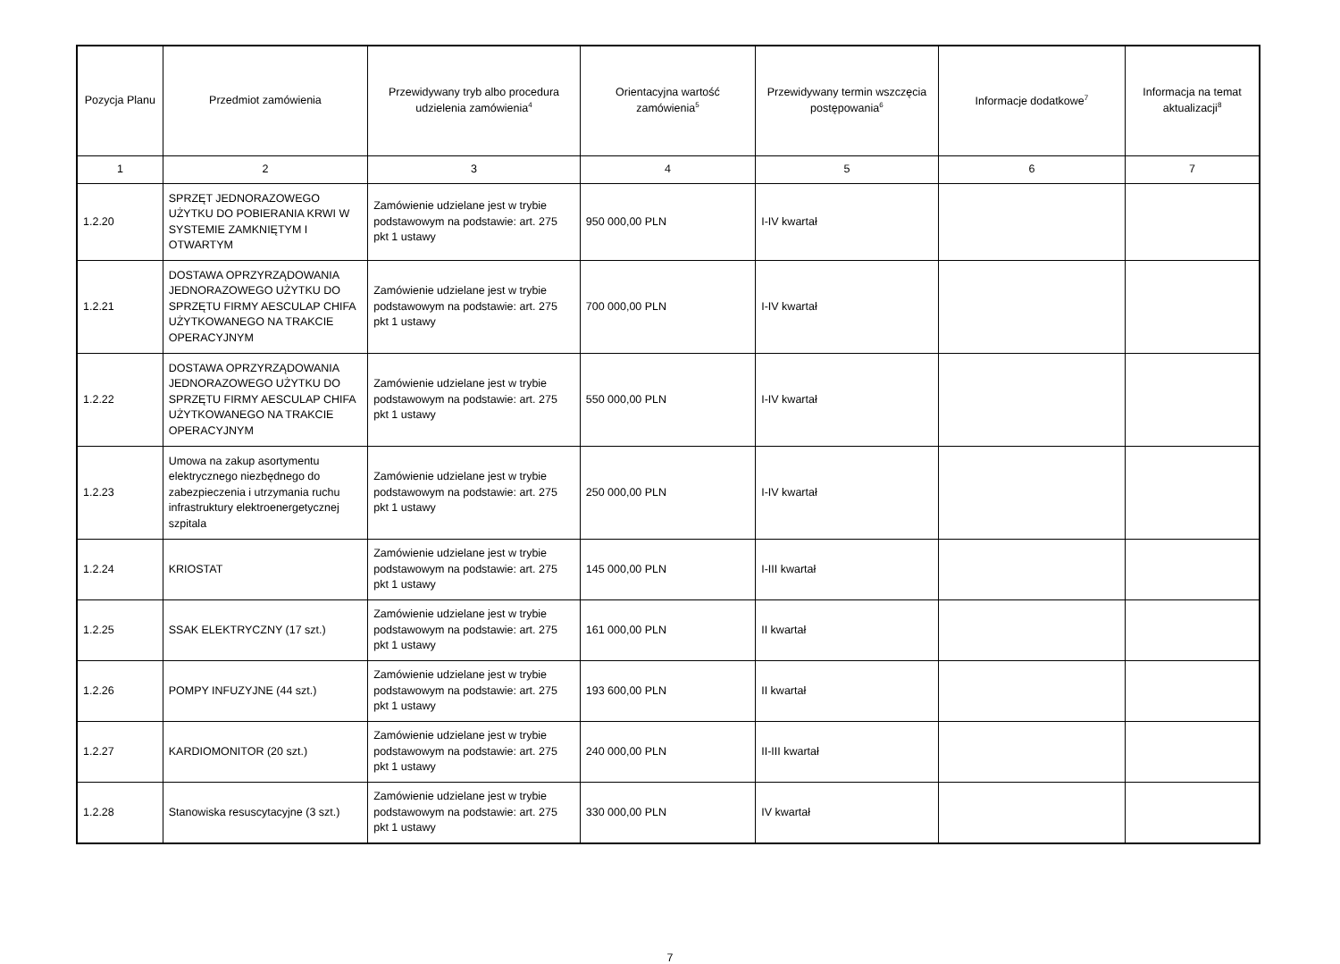| Pozycja Planu | Przedmiot zamówienia | Przewidywany tryb albo procedura udzielenia zamówienia<sup>4</sup> | Orientacyjna wartość zamówienia<sup>5</sup> | Przewidywany termin wszczęcia postępowania<sup>6</sup> | Informacje dodatkowe<sup>7</sup> | Informacja na temat aktualizacji<sup>8</sup> |
| --- | --- | --- | --- | --- | --- | --- |
| 1 | 2 | 3 | 4 | 5 | 6 | 7 |
| 1.2.20 | SPRZĘT JEDNORAZOWEGO UŻYTKU DO POBIERANIA KRWI W SYSTEMIE ZAMKNIĘTYM I OTWARTYM | Zamówienie udzielane jest w trybie podstawowym na podstawie: art. 275 pkt 1 ustawy | 950 000,00 PLN | I-IV kwartał | | |
| 1.2.21 | DOSTAWA OPRZYRZĄDOWANIA JEDNORAZOWEGO UŻYTKU DO SPRZĘTU FIRMY AESCULAP CHIFA UŻYTKOWANEGO NA TRAKCIE OPERACYJNYM | Zamówienie udzielane jest w trybie podstawowym na podstawie: art. 275 pkt 1 ustawy | 700 000,00 PLN | I-IV kwartał | | |
| 1.2.22 | DOSTAWA OPRZYRZĄDOWANIA JEDNORAZOWEGO UŻYTKU DO SPRZĘTU FIRMY AESCULAP CHIFA UŻYTKOWANEGO NA TRAKCIE OPERACYJNYM | Zamówienie udzielane jest w trybie podstawowym na podstawie: art. 275 pkt 1 ustawy | 550 000,00 PLN | I-IV kwartał | | |
| 1.2.23 | Umowa na zakup asortymentu elektrycznego niezbędnego do zabezpieczenia i utrzymania ruchu infrastruktury elektroenergetycznej szpitala | Zamówienie udzielane jest w trybie podstawowym na podstawie: art. 275 pkt 1 ustawy | 250 000,00 PLN | I-IV kwartał | | |
| 1.2.24 | KRIOSTAT | Zamówienie udzielane jest w trybie podstawowym na podstawie: art. 275 pkt 1 ustawy | 145 000,00 PLN | I-III kwartał | | |
| 1.2.25 | SSAK ELEKTRYCZNY (17 szt.) | Zamówienie udzielane jest w trybie podstawowym na podstawie: art. 275 pkt 1 ustawy | 161 000,00 PLN | II kwartał | | |
| 1.2.26 | POMPY INFUZYJNE (44 szt.) | Zamówienie udzielane jest w trybie podstawowym na podstawie: art. 275 pkt 1 ustawy | 193 600,00 PLN | II kwartał | | |
| 1.2.27 | KARDIOMONITOR (20 szt.) | Zamówienie udzielane jest w trybie podstawowym na podstawie: art. 275 pkt 1 ustawy | 240 000,00 PLN | II-III kwartał | | |
| 1.2.28 | Stanowiska resuscytacyjne (3 szt.) | Zamówienie udzielane jest w trybie podstawowym na podstawie: art. 275 pkt 1 ustawy | 330 000,00 PLN | IV kwartał | | |
7